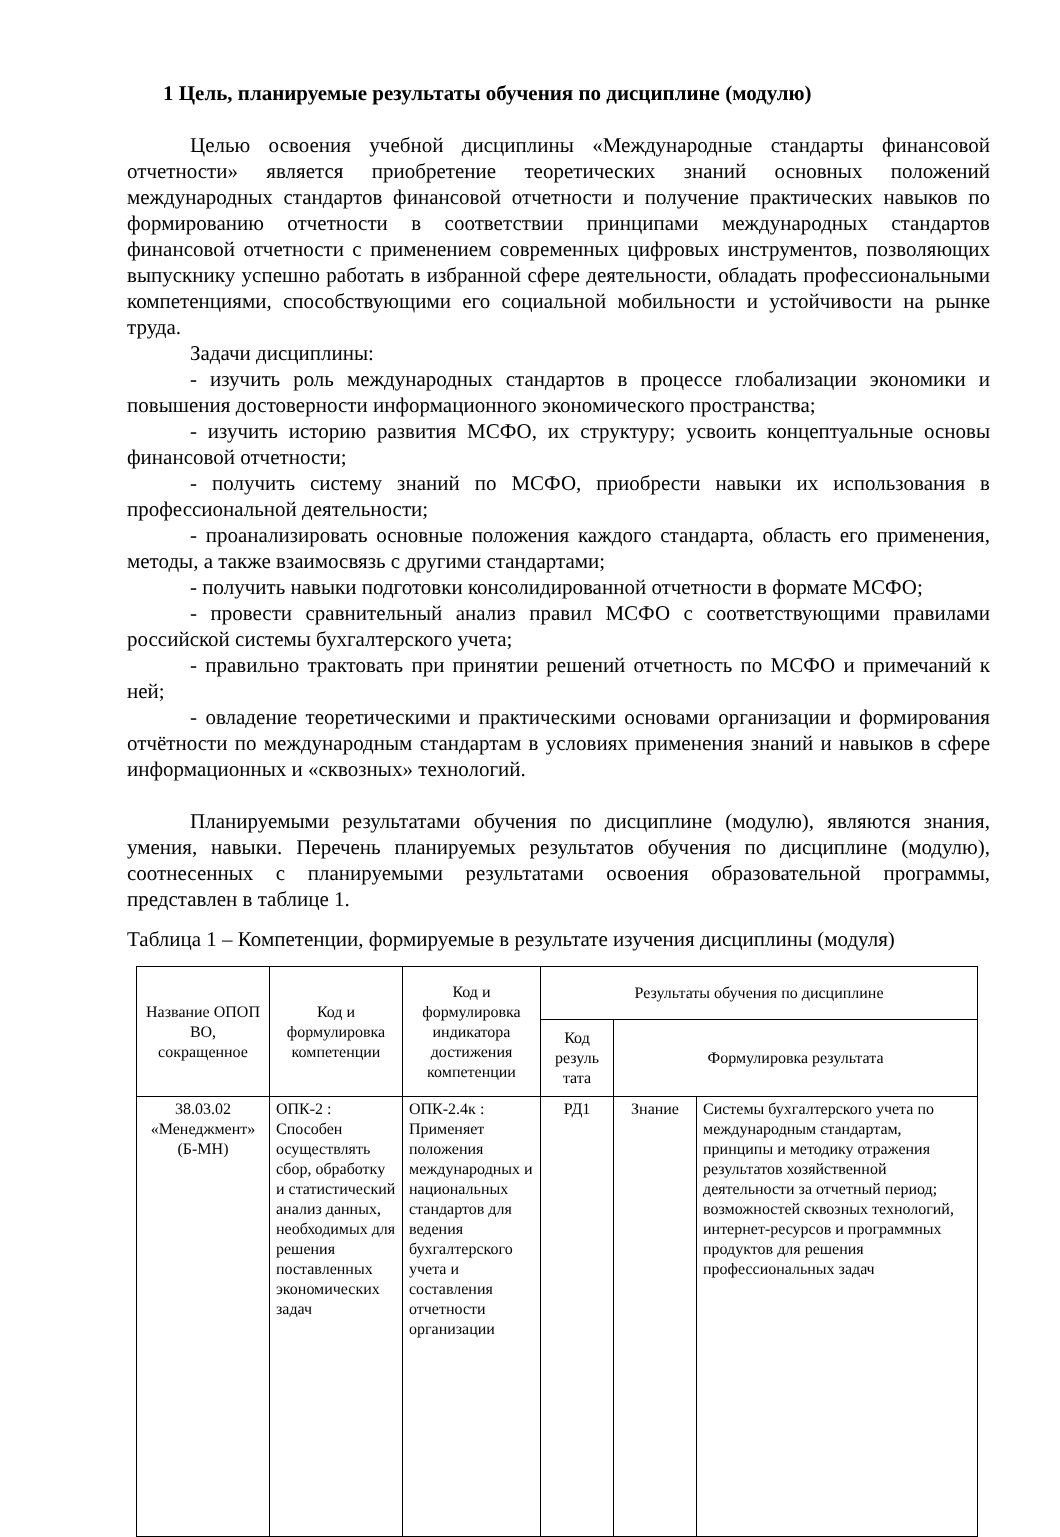1 Цель, планируемые результаты обучения по дисциплине (модулю)
Целью освоения учебной дисциплины «Международные стандарты финансовой отчетности» является приобретение теоретических знаний основных положений международных стандартов финансовой отчетности и получение практических навыков по формированию отчетности в соответствии принципами международных стандартов финансовой отчетности с применением современных цифровых инструментов, позволяющих выпускнику успешно работать в избранной сфере деятельности, обладать профессиональными компетенциями, способствующими его социальной мобильности и устойчивости на рынке труда.
Задачи дисциплины:
- изучить роль международных стандартов в процессе глобализации экономики и повышения достоверности информационного экономического пространства;
- изучить историю развития МСФО, их структуру; усвоить концептуальные основы финансовой отчетности;
- получить систему знаний по МСФО, приобрести навыки их использования в профессиональной деятельности;
- проанализировать основные положения каждого стандарта, область его применения, методы, а также взаимосвязь с другими стандартами;
- получить навыки подготовки консолидированной отчетности в формате МСФО;
- провести сравнительный анализ правил МСФО с соответствующими правилами российской системы бухгалтерского учета;
- правильно трактовать при принятии решений отчетность по МСФО и примечаний к ней;
- овладение теоретическими и практическими основами организации и формирования отчётности по международным стандартам в условиях применения знаний и навыков в сфере информационных и «сквозных» технологий.
Планируемыми результатами обучения по дисциплине (модулю), являются знания, умения, навыки. Перечень планируемых результатов обучения по дисциплине (модулю), соотнесенных с планируемыми результатами освоения образовательной программы, представлен в таблице 1.
Таблица 1 – Компетенции, формируемые в результате изучения дисциплины (модуля)
| Название ОПОП ВО, сокращенное | Код и формулировка компетенции | Код и формулировка индикатора достижения компетенции | Результаты обучения по дисциплине | | |
| --- | --- | --- | --- | --- | --- |
| | | | Код резуль тата | Формулировка результата | |
| 38.03.02 «Менеджмент» (Б-МН) | ОПК-2 : Способен осуществлять сбор, обработку и статистический анализ данных, необходимых для решения поставленных экономических задач | ОПК-2.4к : Применяет положения международных и национальных стандартов для ведения бухгалтерского учета и составления отчетности организации | РД1 | Знание | Системы бухгалтерского учета по международным стандартам, принципы и методику отражения результатов хозяйственной деятельности за отчетный период; возможностей сквозных технологий, интернет-ресурсов и программных продуктов для решения профессиональных задач |